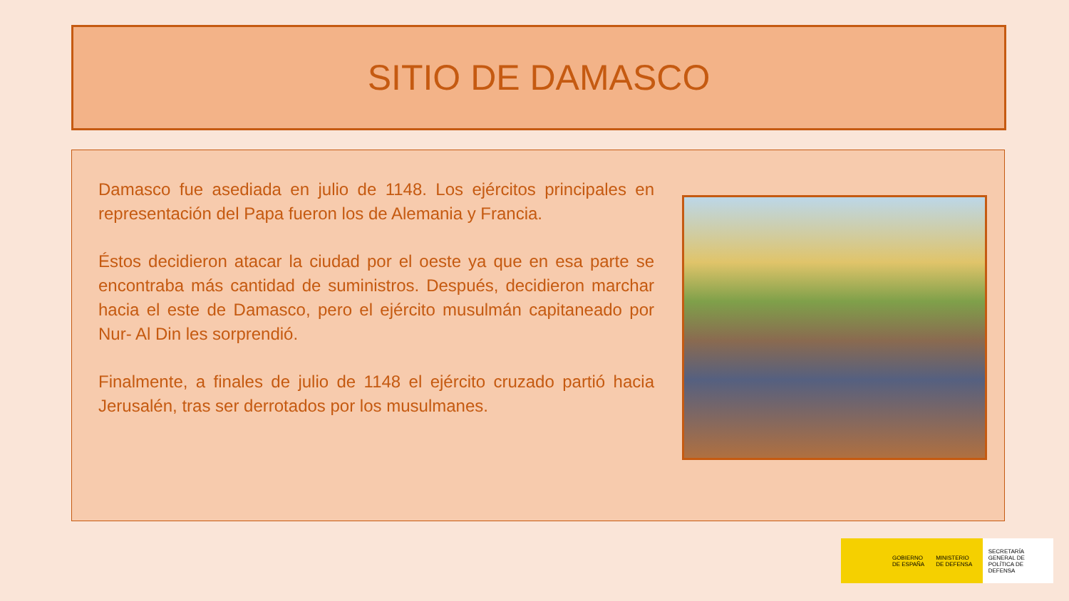SITIO DE DAMASCO
Damasco fue asediada en julio de 1148. Los ejércitos principales en representación del Papa fueron los de Alemania y Francia.
Éstos decidieron atacar la ciudad por el oeste ya que en esa parte se encontraba más cantidad de suministros. Después, decidieron marchar hacia el este de Damasco, pero el ejército musulmán capitaneado por Nur- Al Din les sorprendió.
Finalmente, a finales de julio de 1148 el ejército cruzado partió hacia Jerusalén, tras ser derrotados por los musulmanes.
GOBIERNO
DE ESPAÑA
MINISTERIO
DE DEFENSA
SECRETARÍA GENERAL DE POLÍTICA DE DEFENSA